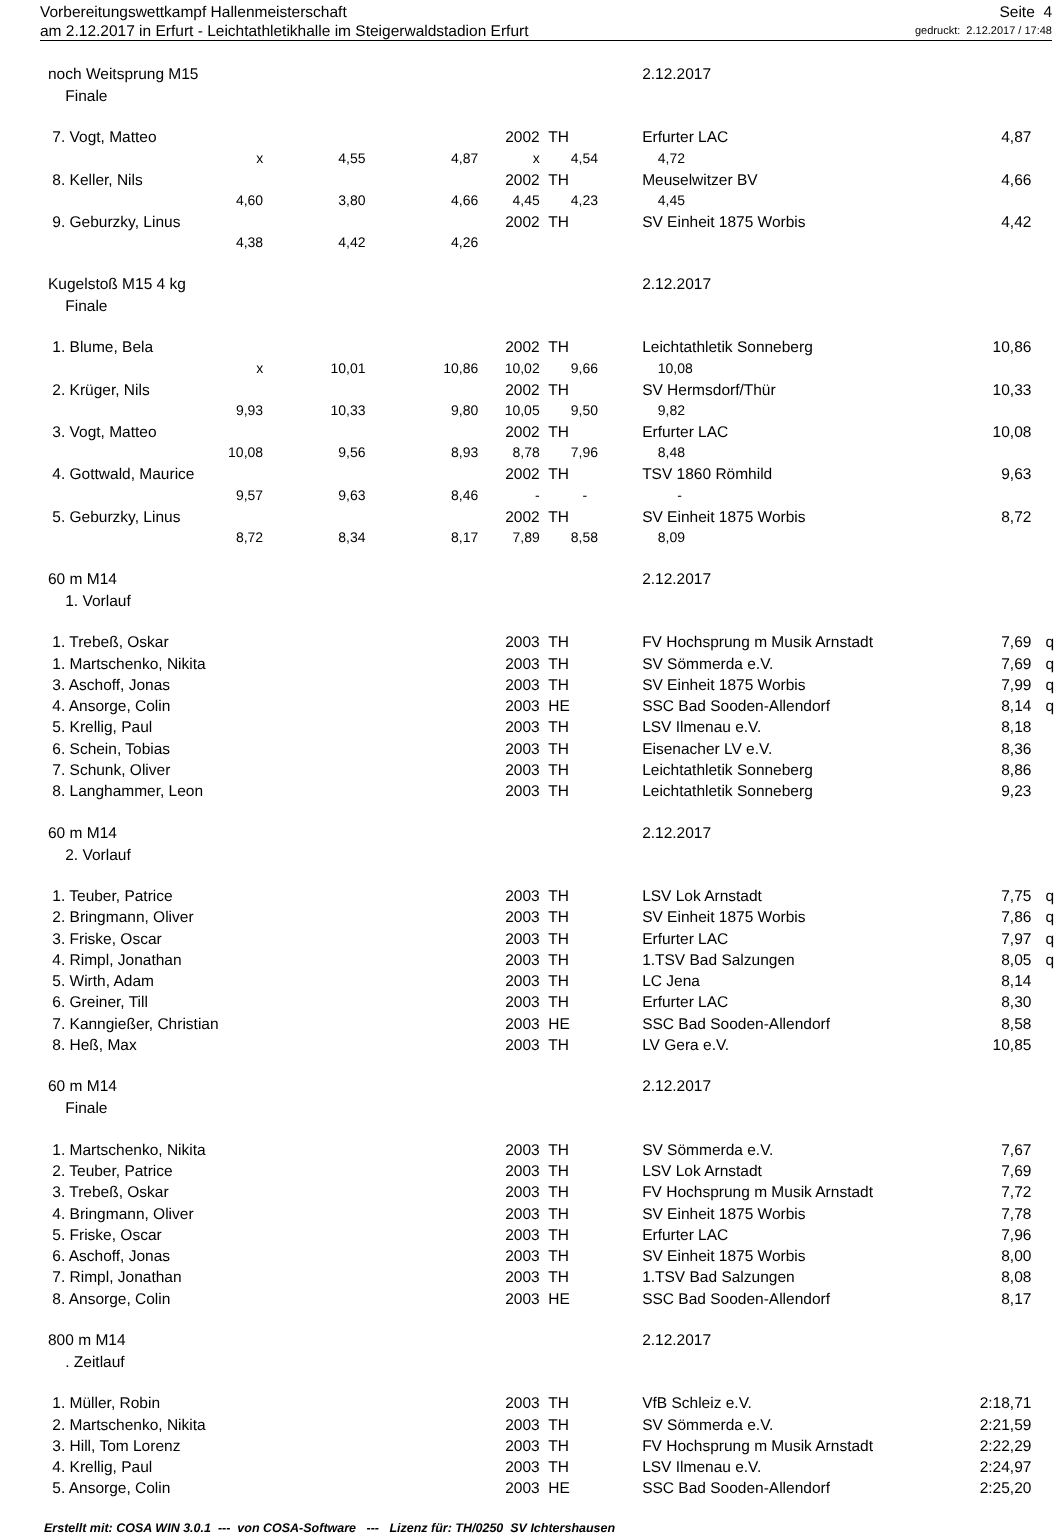Vorbereitungswettkampf Hallenmeisterschaft Seite 4
am 2.12.2017 in Erfurt - Leichtathletikhalle im Steigerwaldstadion Erfurt gedruckt: 2.12.2017 / 17:48
| noch Weitsprung M15 | | | | | 2.12.2017 | | |
| Finale | | | | | | | |
| 7. Vogt, Matteo | | | 2002 | TH | Erfurter LAC | 4,87 | |
| x | 4,55 | 4,87 | x | 4,54 | 4,72 | | |
| 8. Keller, Nils | | | 2002 | TH | Meuselwitzer BV | 4,66 | |
| 4,60 | 3,80 | 4,66 | 4,45 | 4,23 | 4,45 | | |
| 9. Geburzky, Linus | | | 2002 | TH | SV Einheit 1875 Worbis | 4,42 | |
| 4,38 | 4,42 | 4,26 | | | | | |
| Kugelstoß M15 4 kg | | | | | 2.12.2017 | | |
| Finale | | | | | | | |
| 1. Blume, Bela | | | 2002 | TH | Leichtathletik Sonneberg | 10,86 | |
| x | 10,01 | 10,86 | 10,02 | 9,66 | 10,08 | | |
| 2. Krüger, Nils | | | 2002 | TH | SV Hermsdorf/Thür | 10,33 | |
| 9,93 | 10,33 | 9,80 | 10,05 | 9,50 | 9,82 | | |
| 3. Vogt, Matteo | | | 2002 | TH | Erfurter LAC | 10,08 | |
| 10,08 | 9,56 | 8,93 | 8,78 | 7,96 | 8,48 | | |
| 4. Gottwald, Maurice | | | 2002 | TH | TSV 1860 Römhild | 9,63 | |
| 9,57 | 9,63 | 8,46 | - | - | - | | |
| 5. Geburzky, Linus | | | 2002 | TH | SV Einheit 1875 Worbis | 8,72 | |
| 8,72 | 8,34 | 8,17 | 7,89 | 8,58 | 8,09 | | |
| 60 m M14 | | | | | 2.12.2017 | | |
| 1. Vorlauf | | | | | | | |
| 1. Trebeß, Oskar | | | 2003 | TH | FV Hochsprung m Musik Arnstadt | 7,69 | q |
| 1. Martschenko, Nikita | | | 2003 | TH | SV Sömmerda e.V. | 7,69 | q |
| 3. Aschoff, Jonas | | | 2003 | TH | SV Einheit 1875 Worbis | 7,99 | q |
| 4. Ansorge, Colin | | | 2003 | HE | SSC Bad Sooden-Allendorf | 8,14 | q |
| 5. Krellig, Paul | | | 2003 | TH | LSV Ilmenau e.V. | 8,18 | |
| 6. Schein, Tobias | | | 2003 | TH | Eisenacher LV e.V. | 8,36 | |
| 7. Schunk, Oliver | | | 2003 | TH | Leichtathletik Sonneberg | 8,86 | |
| 8. Langhammer, Leon | | | 2003 | TH | Leichtathletik Sonneberg | 9,23 | |
| 60 m M14 | | | | | 2.12.2017 | | |
| 2. Vorlauf | | | | | | | |
| 1. Teuber, Patrice | | | 2003 | TH | LSV Lok Arnstadt | 7,75 | q |
| 2. Bringmann, Oliver | | | 2003 | TH | SV Einheit 1875 Worbis | 7,86 | q |
| 3. Friske, Oscar | | | 2003 | TH | Erfurter LAC | 7,97 | q |
| 4. Rimpl, Jonathan | | | 2003 | TH | 1.TSV Bad Salzungen | 8,05 | q |
| 5. Wirth, Adam | | | 2003 | TH | LC Jena | 8,14 | |
| 6. Greiner, Till | | | 2003 | TH | Erfurter LAC | 8,30 | |
| 7. Kanngießer, Christian | | | 2003 | HE | SSC Bad Sooden-Allendorf | 8,58 | |
| 8. Heß, Max | | | 2003 | TH | LV Gera e.V. | 10,85 | |
| 60 m M14 | | | | | 2.12.2017 | | |
| Finale | | | | | | | |
| 1. Martschenko, Nikita | | | 2003 | TH | SV Sömmerda e.V. | 7,67 | |
| 2. Teuber, Patrice | | | 2003 | TH | LSV Lok Arnstadt | 7,69 | |
| 3. Trebeß, Oskar | | | 2003 | TH | FV Hochsprung m Musik Arnstadt | 7,72 | |
| 4. Bringmann, Oliver | | | 2003 | TH | SV Einheit 1875 Worbis | 7,78 | |
| 5. Friske, Oscar | | | 2003 | TH | Erfurter LAC | 7,96 | |
| 6. Aschoff, Jonas | | | 2003 | TH | SV Einheit 1875 Worbis | 8,00 | |
| 7. Rimpl, Jonathan | | | 2003 | TH | 1.TSV Bad Salzungen | 8,08 | |
| 8. Ansorge, Colin | | | 2003 | HE | SSC Bad Sooden-Allendorf | 8,17 | |
| 800 m M14 | | | | | 2.12.2017 | | |
| . Zeitlauf | | | | | | | |
| 1. Müller, Robin | | | 2003 | TH | VfB Schleiz e.V. | 2:18,71 | |
| 2. Martschenko, Nikita | | | 2003 | TH | SV Sömmerda e.V. | 2:21,59 | |
| 3. Hill, Tom Lorenz | | | 2003 | TH | FV Hochsprung m Musik Arnstadt | 2:22,29 | |
| 4. Krellig, Paul | | | 2003 | TH | LSV Ilmenau e.V. | 2:24,97 | |
| 5. Ansorge, Colin | | | 2003 | HE | SSC Bad Sooden-Allendorf | 2:25,20 | |
Erstellt mit: COSA WIN 3.0.1 --- von COSA-Software --- Lizenz für: TH/0250 SV Ichtershausen